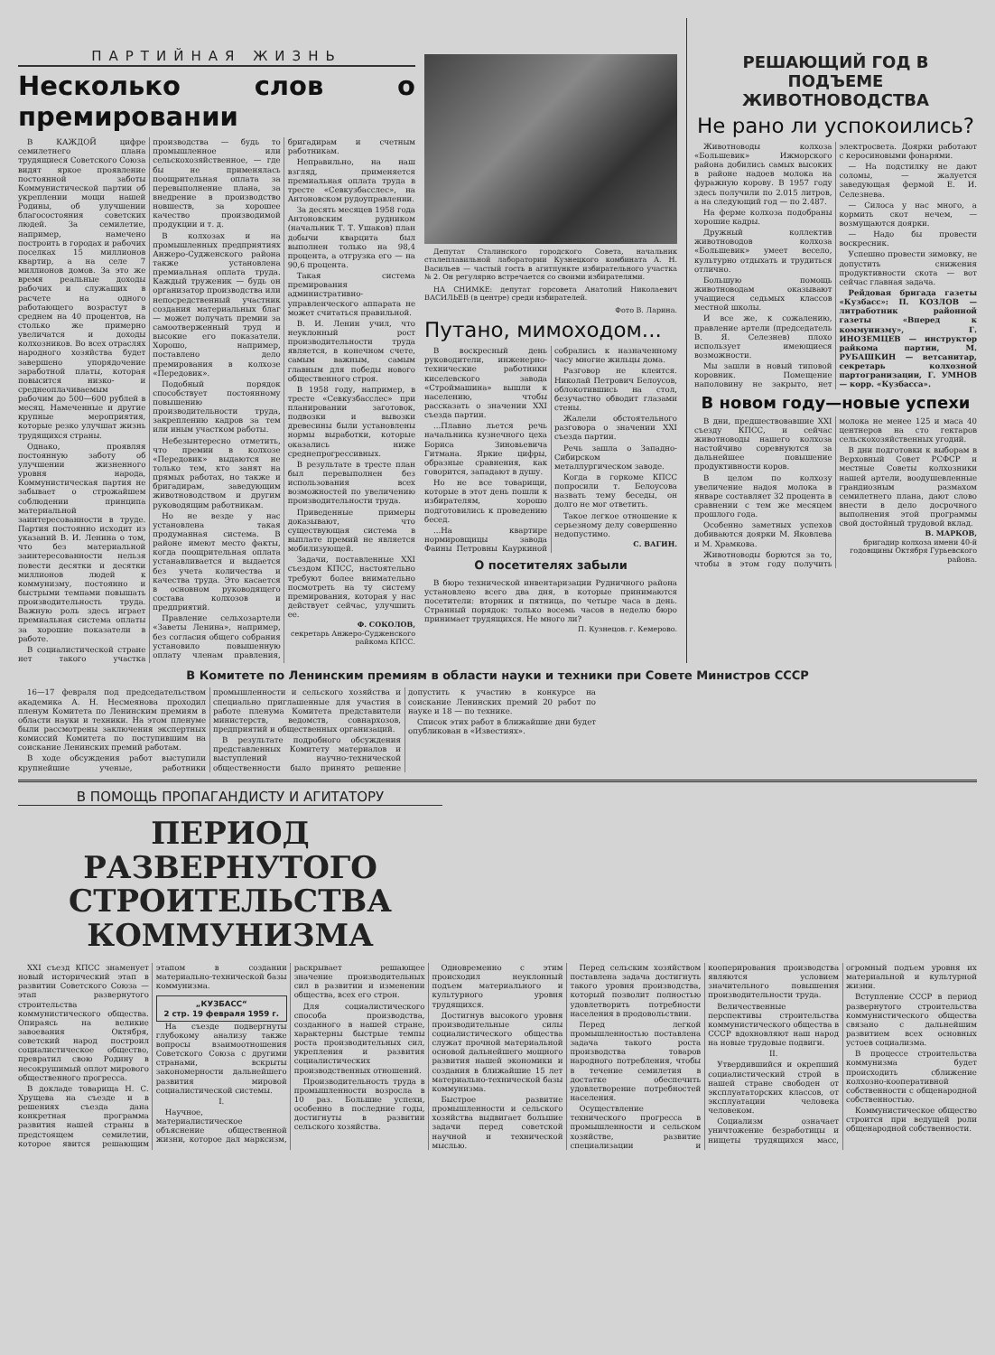ПАРТИЙНАЯ ЖИЗНЬ
Несколько слов о премировании
В КАЖДОЙ цифре семилетнего плана трудящиеся Советского Союза видят яркое проявление постоянной заботы Коммунистической партии об укреплении мощи нашей Родины, об улучшении благосостояния советских людей. За семилетие, например, намечено построить в городах и рабочих поселках 15 миллионов квартир, а на селе 7 миллионов домов. За это же время реальные доходы рабочих и служащих в расчете на одного работающего возрастут в среднем на 40 процентов, на столько же примерно увеличатся и доходы колхозников. Во всех отраслях народного хозяйства будет завершено упорядочение заработной платы, которая повысится низко- и среднеоплачиваемым рабочим до 500—600 рублей в месяц. Намеченные и другие крупные мероприятия, которые резко улучшат жизнь трудящихся страны.
Однако, проявляя постоянную заботу об улучшении жизненного уровня народа, Коммунистическая партия не забывает о строжайшем соблюдении принципа материальной заинтересованности в труде. Партия постоянно исходит из указаний В. И. Ленина о том, что без материальной заинтересованности нельзя повести десятки и десятки миллионов людей к коммунизму, постоянно и быстрыми темпами повышать производительность труда. Важную роль здесь играет премиальная система оплаты за хорошие показатели в работе.
В социалистической стране нет такого участка производства — будь то промышленное или сельскохозяйственное, — где бы не применялась поощрительная оплата за перевыполнение плана, за внедрение в производство новшеств, за хорошее качество производимой продукции и т. д.
В колхозах и на промышленных предприятиях Анжеро-Судженского района также установлена премиальная оплата труда. Каждый труженик — будь он организатор производства или непосредственный участник создания материальных благ — может получать премии за самоотверженный труд и высокие его показатели. Хорошо, например, поставлено дело премирования в колхозе «Передовик».
Подобный порядок способствует постоянному повышению производительности труда, закреплению кадров за тем или иным участком работы.
Небезынтересно отметить, что премии в колхозе «Передовик» выдаются не только тем, кто занят на прямых работах, но также и бригадирам, заведующим животноводством и другим руководящим работникам.
Но не везде у нас установлена такая продуманная система. В районе имеют место факты, когда поощрительная оплата устанавливается и выдается без учета количества и качества труда. Это касается в основном руководящего состава колхозов и предприятий.
Правление сельхозартели «Заветы Ленина», например, без согласия общего собрания установило повышенную оплату членам правления, бригадирам и счетным работникам.
Неправильно, на наш взгляд, применяется премиальная оплата труда в тресте «Севкузбасслес», на Антоновском рудоуправлении.
За десять месяцев 1958 года Антоновским рудником (начальник Т. Т. Ушаков) план добычи кварцита был выполнен только на 98,4 процента, а отгрузка его — на 90,6 процента.
Такая система премирования административно-управленческого аппарата не может считаться правильной.
В. И. Ленин учил, что неуклонный рост производительности труда является, в конечном счете, самым важным, самым главным для победы нового общественного строя.
В 1958 году, например, в тресте «Севкузбасслес» при планировании заготовок, подвозки и вывозки древесины были установлены нормы выработки, которые оказались ниже среднепрогрессивных.
В результате в тресте план был перевыполнен без использования всех возможностей по увеличению производительности труда.
Приведенные примеры доказывают, что существующая система в выплате премий не является мобилизующей.
Задачи, поставленные XXI съездом КПСС, настоятельно требуют более внимательно посмотреть на ту систему премирования, которая у нас действует сейчас, улучшить ее.
Ф. СОКОЛОВ,
секретарь Анжеро-Судженского райкома КПСС.
Депутат Сталинского городского Совета, начальник сталеплавильной лаборатории Кузнецкого комбината А. Н. Васильев — частый гость в агитпункте избирательного участка № 2. Он регулярно встречается со своими избирателями.
НА СНИМКЕ: депутат горсовета Анатолий Николаевич ВАСИЛЬЕВ (в центре) среди избирателей.
Фото В. Ларина.
Путано, мимоходом...
В воскресный день руководители, инженерно-технические работники киселевского завода «Строймашина» вышли к населению, чтобы рассказать о значении XXI съезда партии.
...Плавно льется речь начальника кузнечного цеха Бориса Зиновьевича Гитмана. Яркие цифры, образные сравнения, как говорится, западают в душу.
Но не все товарищи, которые в этот день пошли к избирателям, хорошо подготовились к проведению бесед.
...На квартире нормировщицы завода Фаины Петровны Кауркиной собрались к назначенному часу многие жильцы дома.
Разговор не клеится. Николай Петрович Белоусов, облокотившись на стол, безучастно обводит глазами стены.
Жалели обстоятельного разговора о значении XXI съезда партии.
Речь зашла о Западно-Сибирском металлургическом заводе.
Когда в горкоме КПСС попросили т. Белоусова назвать тему беседы, он долго не мог ответить.
Такое легкое отношение к серьезному делу совершенно недопустимо.
С. ВАГИН.
О посетителях забыли
В бюро технической инвентаризации Рудничного района установлено всего два дня, в которые принимаются посетители: вторник и пятница, по четыре часа в день. Странный порядок: только восемь часов в неделю бюро принимает трудящихся. Не много ли?
П. Кузнецов. г. Кемерово.
РЕШАЮЩИЙ ГОД В ПОДЪЕМЕ ЖИВОТНОВОДСТВА
Не рано ли успокоились?
Животноводы колхоза «Большевик» Ижморского района добились самых высоких в районе надоев молока на фуражную корову. В 1957 году здесь получили по 2.015 литров, а на следующий год — по 2.487.
На ферме колхоза подобраны хорошие кадры.
Дружный коллектив животноводов колхоза «Большевик» умеет весело, культурно отдыхать и трудиться отлично.
Большую помощь животноводам оказывают учащиеся седьмых классов местной школы.
И все же, к сожалению, правление артели (председатель В. Я. Селезнев) плохо использует имеющиеся возможности.
Мы зашли в новый типовой коровник. Помещение наполовину не закрыто, нет электросвета. Доярки работают с керосиновыми фонарями.
— На подстилку не дают соломы, — жалуется заведующая фермой Е. И. Селезнева.
— Силоса у нас много, а кормить скот нечем, — возмущаются доярки.
— Надо бы провести воскресник.
Успешно провести зимовку, не допустить снижения продуктивности скота — вот сейчас главная задача.
Рейдовая бригада газеты «Кузбасс»: П. КОЗЛОВ — литработник районной газеты «Вперед к коммунизму», Г. ИНОЗЕМЦЕВ — инструктор райкома партии, М. РУБАШКИН — ветсанитар, секретарь колхозной партогранизации, Г. УМНОВ — корр. «Кузбасса».
В новом году—новые успехи
В дни, предшествовавшие XXI съезду КПСС, и сейчас животноводы нашего колхоза настойчиво соревнуются за дальнейшее повышение продуктивности коров.
В целом по колхозу увеличение надоя молока в январе составляет 32 процента в сравнении с тем же месяцем прошлого года.
Особенно заметных успехов добиваются доярки М. Яковлева и М. Храмкова.
Животноводы борются за то, чтобы в этом году получить молока не менее 125 и маса 40 центнеров на сто гектаров сельскохозяйственных угодий.
В дни подготовки к выборам в Верховный Совет РСФСР и местные Советы колхозники нашей артели, воодушевленные грандиозным размахом семилетнего плана, дают слово внести в дело досрочного выполнения этой программы свой достойный трудовой вклад.
В. МАРКОВ,
бригадир колхоза имени 40-й годовщины Октября Гурьевского района.
В Комитете по Ленинским премиям в области науки и техники при Совете Министров СССР
16—17 февраля под председательством академика А. Н. Несмеянова проходил пленум Комитета по Ленинским премиям в области науки и техники. На этом пленуме были рассмотрены заключения экспертных комиссий Комитета по поступившим на соискание Ленинских премий работам.
В ходе обсуждения работ выступили крупнейшие ученые, работники промышленности и сельского хозяйства и специально приглашенные для участия в работе пленума Комитета представители министерств, ведомств, совнархозов, предприятий и общественных организаций.
В результате подробного обсуждения представленных Комитету материалов и выступлений научно-технической общественности было принято решение допустить к участию в конкурсе на соискание Ленинских премий 20 работ по науке и 18 — по технике.
Список этих работ в ближайшие дни будет опубликован в «Известиях».
В ПОМОЩЬ ПРОПАГАНДИСТУ И АГИТАТОРУ
ПЕРИОД РАЗВЕРНУТОГО СТРОИТЕЛЬСТВА КОММУНИЗМА
XXI съезд КПСС знаменует новый исторический этап в развитии Советского Союза — этап развернутого строительства коммунистического общества. Опираясь на великие завоевания Октября, советский народ построил социалистическое общество, превратил свою Родину в несокрушимый оплот мирового общественного прогресса.
В докладе товарища Н. С. Хрущева на съезде и в решениях съезда дана конкретная программа развития нашей страны в предстоящем семилетии, которое явится решающим этапом в создании материально-технической базы коммунизма.
„КУЗБАСС“
2 стр. 19 февраля 1959 г.
На съезде подвергнуты глубокому анализу также вопросы взаимоотношения Советского Союза с другими странами, вскрыты закономерности дальнейшего развития мировой социалистической системы.
I.
Научное, материалистическое объяснение общественной жизни, которое дал марксизм, раскрывает решающее значение производительных сил в развитии и изменении общества, всех его строн.
Для социалистического способа производства, созданного в нашей стране, характерны быстрые темпы роста производительных сил, укрепления и развития социалистических производственных отношений.
Производительность труда в промышленности возросла в 10 раз. Большие успехи, особенно в последние годы, достигнуты в развитии сельского хозяйства.
Одновременно с этим происходил неуклонный подъем материального и культурного уровня трудящихся.
Достигнув высокого уровня производительные силы социалистического общества служат прочной материальной основой дальнейшего мощного развития нашей экономики и создания в ближайшие 15 лет материально-технической базы коммунизма.
Быстрое развитие промышленности и сельского хозяйства выдвигает большие задачи перед советской научной и технической мыслью.
Перед сельским хозяйством поставлена задача достигнуть такого уровня производства, который позволит полностью удовлетворить потребности населения в продовольствии.
Перед легкой промышленностью поставлена задача такого роста производства товаров народного потребления, чтобы в течение семилетия в достатке обеспечить удовлетворение потребностей населения.
Осуществление технического прогресса в промышленности и сельском хозяйстве, развитие специализации и кооперирования производства являются условием значительного повышения производительности труда.
Величественные перспективы строительства коммунистического общества в СССР вдохновляют наш народ на новые трудовые подвиги.
II.
Утвердившийся и окрепший социалистический строй в нашей стране свободен от эксплуататорских классов, от эксплуатации человека человеком.
Социализм означает уничтожение безработицы и нищеты трудящихся масс, огромный подъем уровня их материальной и культурной жизни.
Вступление СССР в период развернутого строительства коммунистического общества связано с дальнейшим развитием всех основных устоев социализма.
В процессе строительства коммунизма будет происходить сближение колхозно-кооперативной собственности с общенародной собственностью.
Коммунистическое общество строится при ведущей роли общенародной собственности.